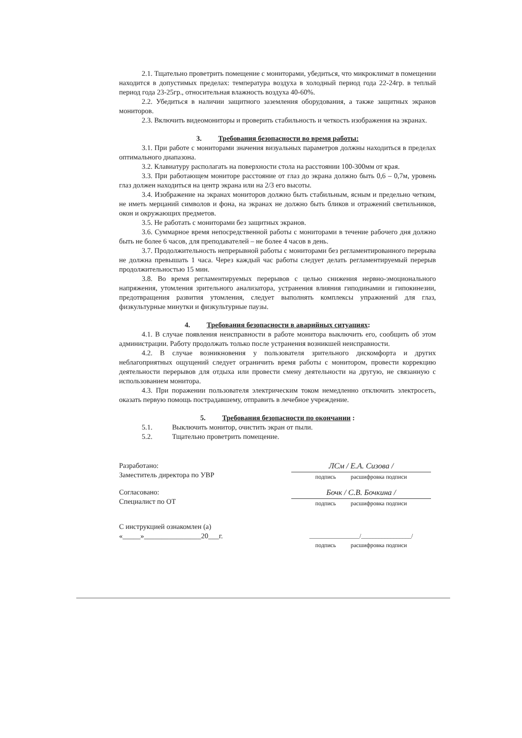2.1. Тщательно проветрить помещение с мониторами, убедиться, что микроклимат в помещении находится в допустимых пределах: температура воздуха в холодный период года 22-24гр. в теплый период года 23-25гр., относительная влажность воздуха 40-60%.
2.2. Убедиться в наличии защитного заземления оборудования, а также защитных экранов мониторов.
2.3. Включить видеомониторы и проверить стабильность и четкость изображения на экранах.
3. Требования безопасности во время работы:
3.1. При работе с мониторами значения визуальных параметров должны находиться в пределах оптимального диапазона.
3.2. Клавиатуру располагать на поверхности стола на расстоянии 100-300мм от края.
3.3. При работающем мониторе расстояние от глаз до экрана должно быть 0,6 – 0,7м, уровень глаз должен находиться на центр экрана или на 2/3 его высоты.
3.4. Изображение на экранах мониторов должно быть стабильным, ясным и предельно четким, не иметь мерцаний символов и фона, на экранах не должно быть бликов и отражений светильников, окон и окружающих предметов.
3.5. Не работать с мониторами без защитных экранов.
3.6. Суммарное время непосредственной работы с мониторами в течение рабочего дня должно быть не более 6 часов, для преподавателей – не более 4 часов в день.
3.7. Продолжительность непрерывной работы с мониторами без регламентированного перерыва не должна превышать 1 часа. Через каждый час работы следует делать регламентируемый перерыв продолжительностью 15 мин.
3.8. Во время регламентируемых перерывов с целью снижения нервно-эмоционального напряжения, утомления зрительного анализатора, устранения влияния гиподинамии и гипокинезии, предотвращения развития утомления, следует выполнять комплексы упражнений для глаз, физкультурные минутки и физкультурные паузы.
4. Требования безопасности в аварийных ситуациях:
4.1. В случае появления неисправности в работе монитора выключить его, сообщить об этом администрации. Работу продолжать только после устранения возникшей неисправности.
4.2. В случае возникновения у пользователя зрительного дискомфорта и других неблагоприятных ощущений следует ограничить время работы с монитором, провести коррекцию деятельности перерывов для отдыха или провести смену деятельности на другую, не связанную с использованием монитора.
4.3. При поражении пользователя электрическим током немедленно отключить электросеть, оказать первую помощь пострадавшему, отправить в лечебное учреждение.
5. Требования безопасности по окончании :
5.1. Выключить монитор, очистить экран от пыли.
5.2. Тщательно проветрить помещение.
Разработано:
Заместитель директора по УВР
ЛСм / Е.А. Сизова /
подпись расшифровка подписи
Согласовано:
Специалист по ОТ
Бочк / С.В. Бочкина /
подпись расшифровка подписи
С инструкцией ознакомлен (а)
«_____»________________20___г.
_________________/_________________/
подпись расшифровка подписи